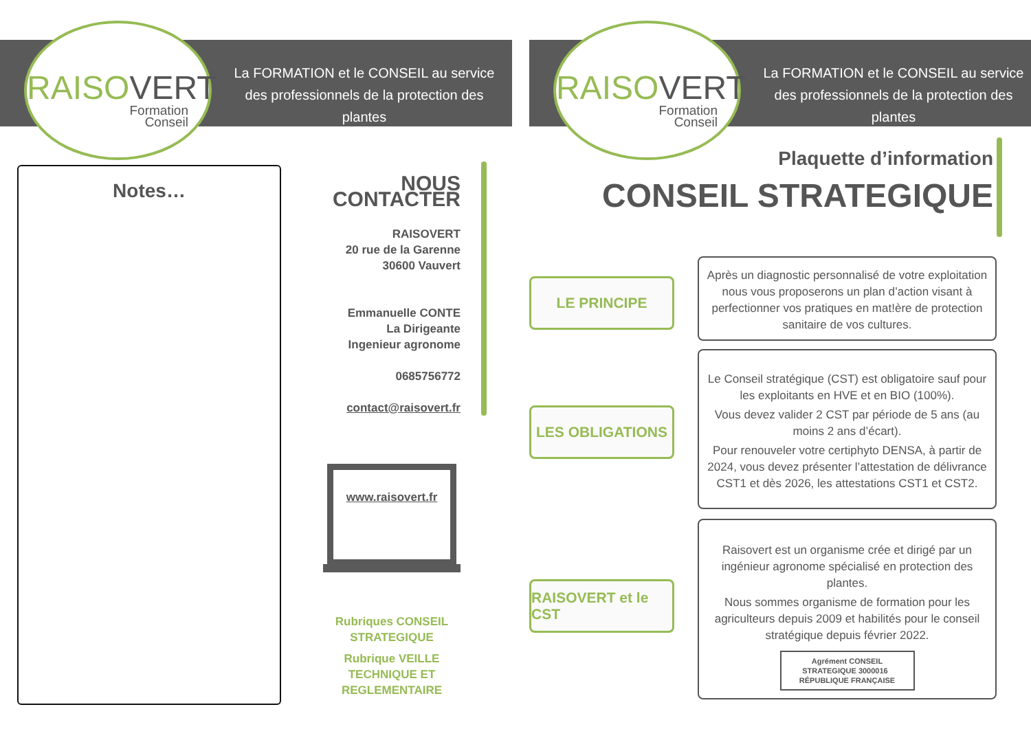RAISOVERT
Formation
Conseil
La FORMATION et le CONSEIL au service des professionnels de la protection des plantes
Notes…
NOUS CONTACTER
RAISOVERT
20 rue de la Garenne
30600 Vauvert
Emmanuelle CONTE
La Dirigeante
Ingenieur agronome
0685756772
contact@raisovert.fr
www.raisovert.fr
Rubriques CONSEIL STRATEGIQUE
Rubrique VEILLE TECHNIQUE ET REGLEMENTAIRE
RAISOVERT
Formation
Conseil
La FORMATION et le CONSEIL au service des professionnels de la protection des plantes
Plaquette d’information
CONSEIL STRATEGIQUE
LE PRINCIPE
Après un diagnostic personnalisé de votre exploitation nous vous proposerons un plan d’action visant à perfectionner vos pratiques en mat!ère de protection sanitaire de vos cultures.
LES OBLIGATIONS
Le Conseil stratégique (CST) est obligatoire sauf pour les exploitants en HVE et en BIO (100%).
Vous devez valider 2 CST par période de 5 ans (au moins 2 ans d’écart).
Pour renouveler votre certiphyto DENSA, à partir de 2024, vous devez présenter l’attestation de délivrance CST1 et dès 2026, les attestations CST1 et CST2.
RAISOVERT et le CST
Raisovert est un organisme crée et dirigé par un ingénieur agronome spécialisé en protection des plantes.
Nous sommes organisme de formation pour les agriculteurs depuis 2009 et habilités pour le conseil stratégique depuis février 2022.
Agrément CONSEIL STRATEGIQUE 3000016 RÉPUBLIQUE FRANÇAISE